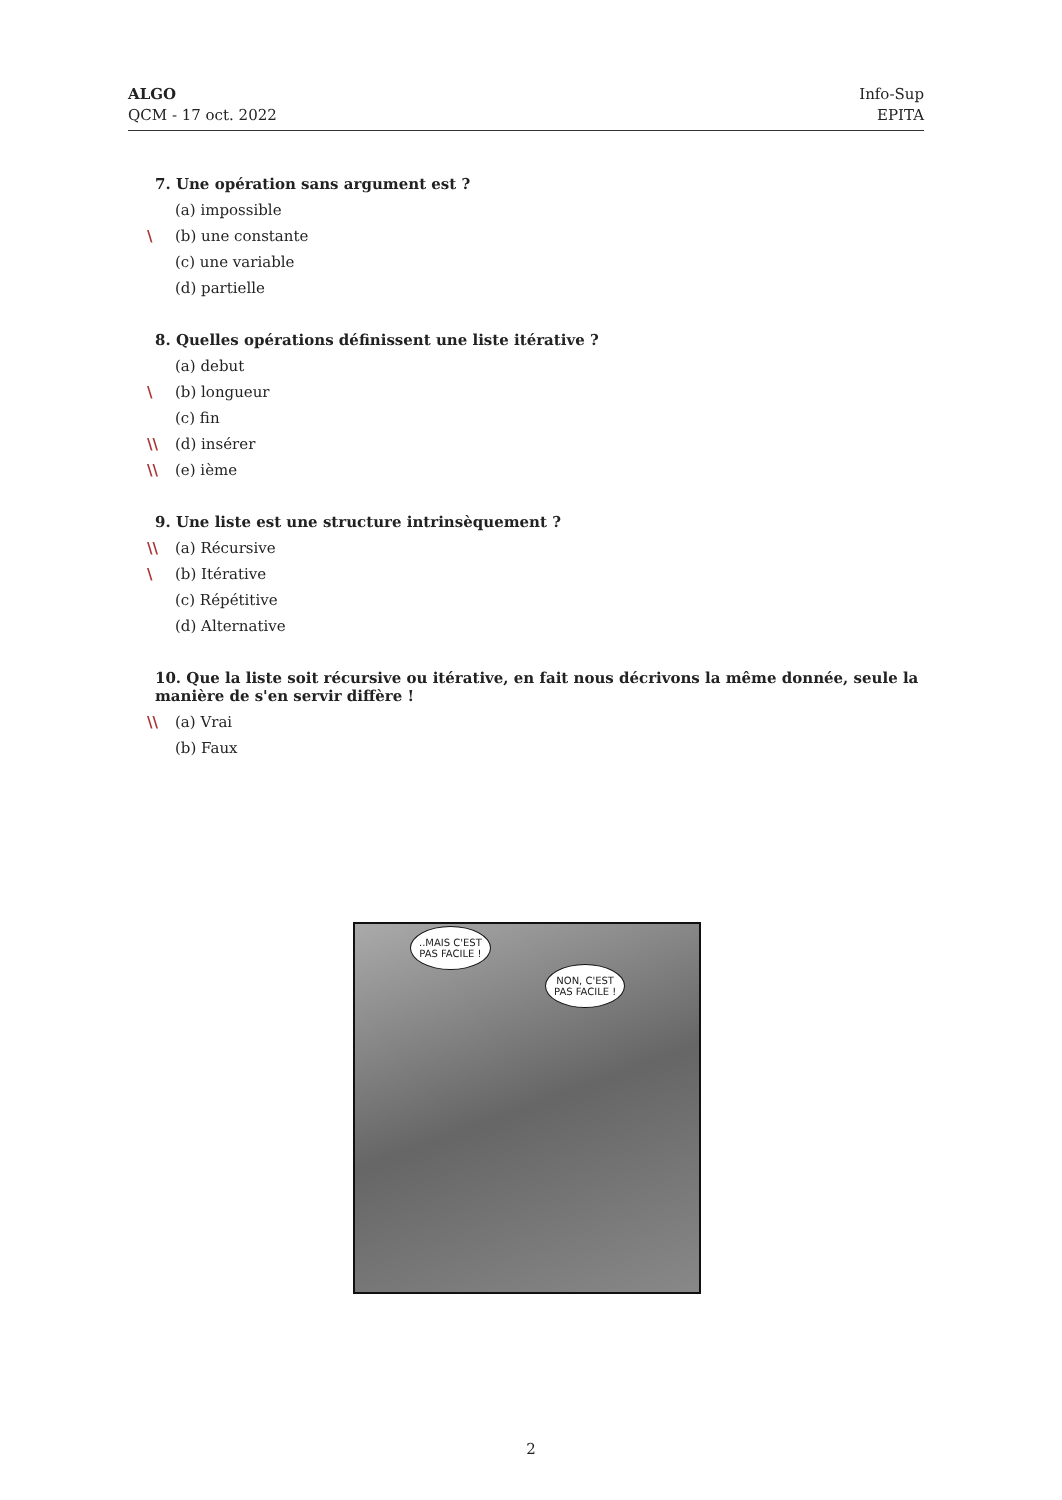ALGO
QCM - 17 oct. 2022
Info-Sup
EPITA
7. Une opération sans argument est ?
(a) impossible
\ (b) une constante
(c) une variable
(d) partielle
8. Quelles opérations définissent une liste itérative ?
(a) debut
\ (b) longueur
(c) fin
\\ (d) insérer
\\ (e) ième
9. Une liste est une structure intrinsèquement ?
\\ (a) Récursive
\ (b) Itérative
(c) Répétitive
(d) Alternative
10. Que la liste soit récursive ou itérative, en fait nous décrivons la même donnée, seule la manière de s'en servir diffère !
\\ (a) Vrai
(b) Faux
..MAIS C'EST
PAS FACILE !
NON, C'EST
PAS FACILE !
2